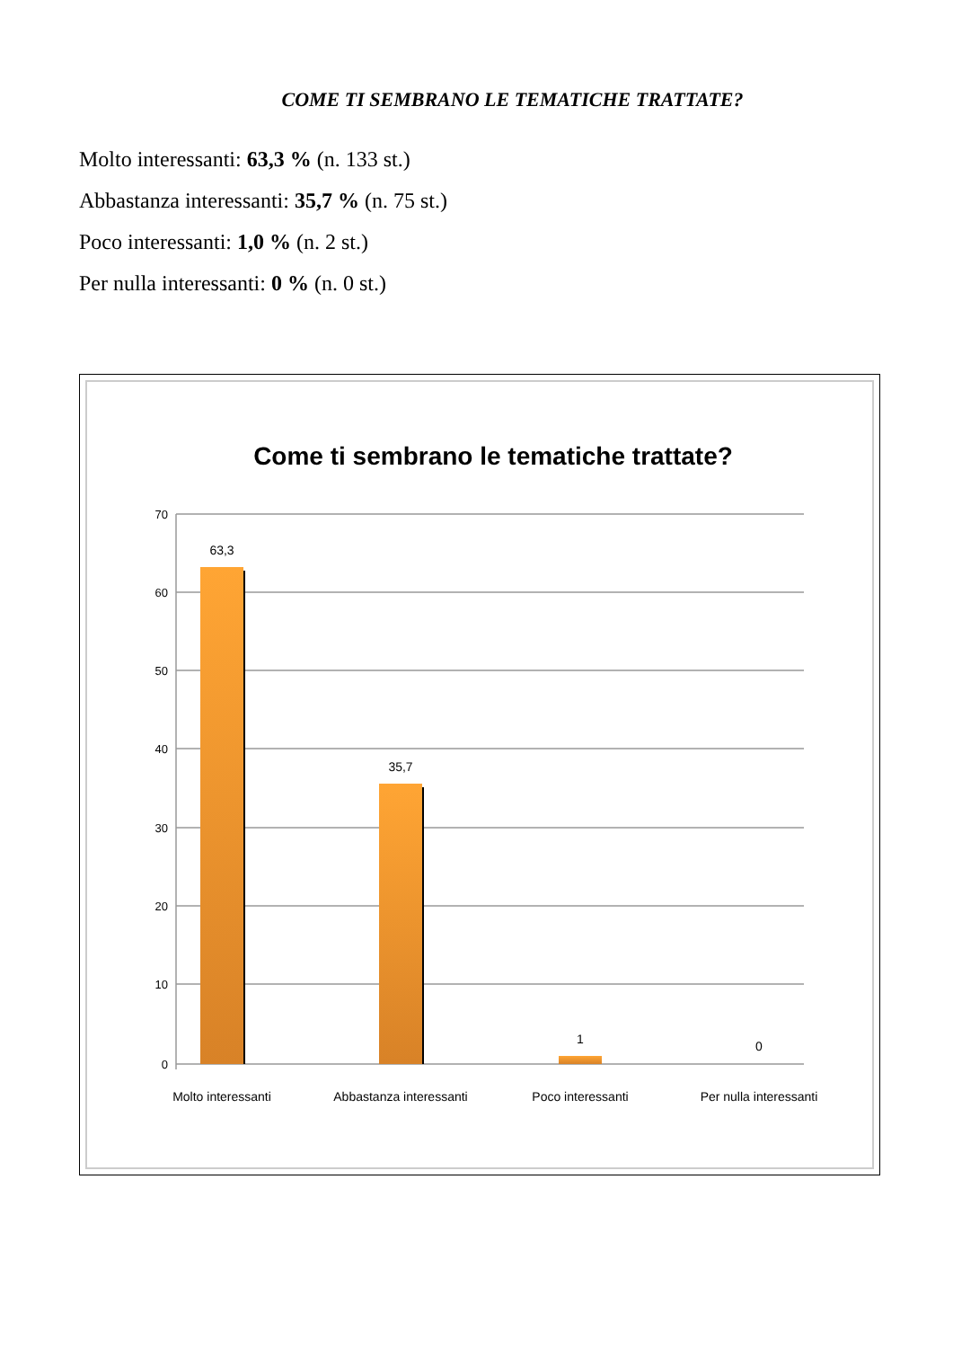COME TI SEMBRANO LE TEMATICHE TRATTATE?
Molto interessanti: 63,3 % (n. 133 st.)
Abbastanza interessanti: 35,7 % (n. 75 st.)
Poco interessanti: 1,0 % (n. 2 st.)
Per nulla interessanti: 0 % (n. 0 st.)
Come ti sembrano le tematiche trattate?
70
60
50
40
30
20
10
0
63,3
35,7
1
0
Molto interessanti
Abbastanza interessanti
Poco interessanti
Per nulla interessanti